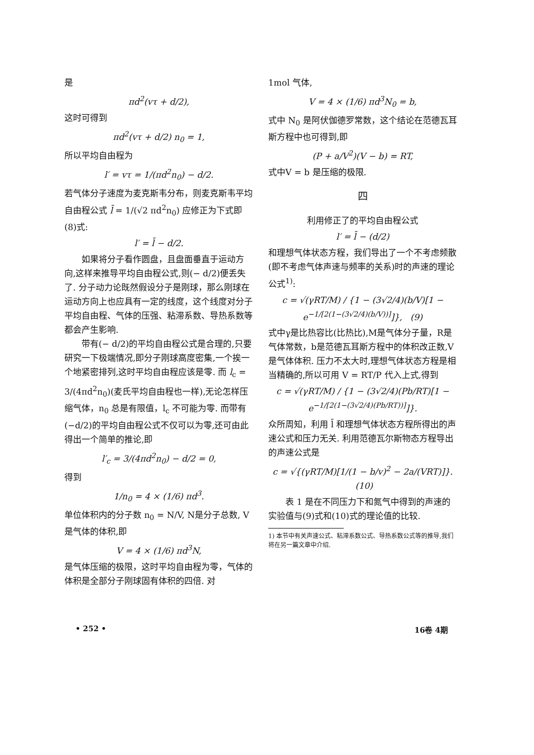是
πd<sup>2</sup>(vτ + d/2),
这时可得到
πd<sup>2</sup>(vτ + d/2) n<sub>0</sub> = 1,
所以平均自由程为
l′ = vτ = 1/(πd<sup>2</sup>n<sub>0</sub>) − d/2.
若气体分子速度为麦克斯韦分布，则麦克斯韦平均自由程公式 l̄ = 1/(√2 πd<sup>2</sup>n<sub>0</sub>) 应修正为下式即(8)式:
l′ = l̄ − d/2.
如果将分子看作圆盘，且盘面垂直于运动方向,这样来推导平均自由程公式,则(− d/2)便丢失了. 分子动力论既然假设分子是刚球，那么刚球在运动方向上也应具有一定的线度，这个线度对分子平均自由程、气体的压强、粘滞系数、导热系数等都会产生影响.
带有(− d/2)的平均自由程公式是合理的,只要研究一下极端情况,即分子刚球高度密集,一个挨一个地紧密排列,这时平均自由程应该是零. 而 l<sub>c</sub> = 3/(4πd<sup>2</sup>n<sub>0</sub>)(麦氏平均自由程也一样),无论怎样压缩气体，n<sub>0</sub> 总是有限值，l<sub>c</sub> 不可能为零. 而带有(−d/2)的平均自由程公式不仅可以为零,还可由此得出一个简单的推论,即
l′<sub>c</sub> = 3/(4πd<sup>2</sup>n<sub>0</sub>) − d/2 = 0,
得到
1/n<sub>0</sub> = 4 × (1/6) πd<sup>3</sup>.
单位体积内的分子数 n<sub>0</sub> = N/V, N是分子总数, V是气体的体积,即
V = 4 × (1/6) πd<sup>3</sup>N,
是气体压缩的极限，这时平均自由程为零，气体的体积是全部分子刚球固有体积的四倍. 对
1mol 气体,
V = 4 × (1/6) πd<sup>3</sup>N<sub>0</sub> = b,
式中 N<sub>0</sub> 是阿伏伽德罗常数，这个结论在范德瓦耳斯方程中也可得到,即
(P + a/V<sup>2</sup>)(V − b) = RT,
式中V = b 是压缩的极限.
四
利用修正了的平均自由程公式
l′ = l̄ − (d/2)
和理想气体状态方程，我们导出了一个不考虑频散(即不考虑气体声速与频率的关系)时的声速的理论公式<sup>1)</sup>:
c = √(γRT/M) / {1 − (3√2/4)(b/V)[1 − e<sup>−1/[2(1−(3√2/4)(b/V))]</sup>]}, (9)
式中γ是比热容比(比热比),M是气体分子量，R是气体常数，b是范德瓦耳斯方程中的体积改正数,V是气体体积. 压力不太大时,理想气体状态方程是相当精确的,所以可用 V = RT/P 代入上式,得到
c = √(γRT/M) / {1 − (3√2/4)(Pb/RT)[1 − e<sup>−1/[2(1−(3√2/4)(Pb/RT))]</sup>]}.
众所周知，利用 l̄ 和理想气体状态方程所得出的声速公式和压力无关. 利用范德瓦尔斯物态方程导出的声速公式是
c = √{(γRT/M)[1/(1 − b/v)<sup>2</sup> − 2a/(VRT)]}. (10)
表 1 是在不同压力下和氮气中得到的声速的实验值与(9)式和(10)式的理论值的比较.
1) 本节中有关声速公式、粘滞系数公式、导热系数公式等的推导,我们将在另一篇文章中介绍.
• 252 • 16卷 4期